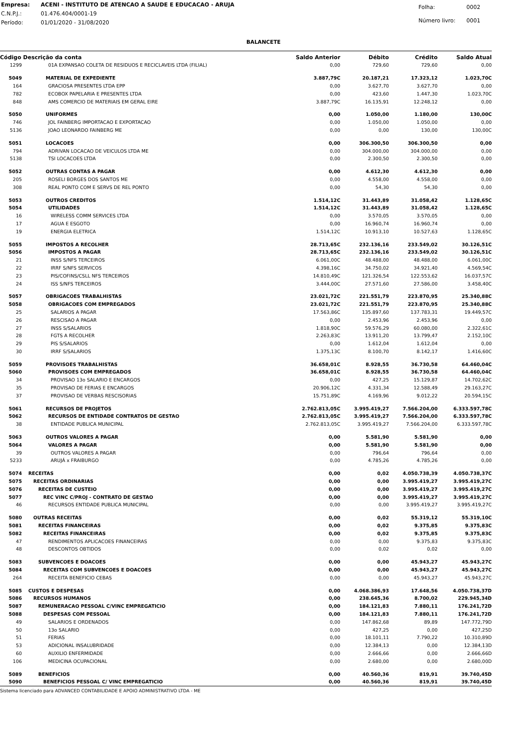| Empresa: | ACENI - INSTITUTO DE ATENCAO A SAUDE E EDUCACAO - ARUJA |
| C.N.P.J.: | 01.476.404/0001-19 |
| Período: | 01/01/2020 - 31/08/2020 |
| Folha: | 0002 |
| Número livro: | 0001 |
BALANCETE
| Código Descrição da conta | | Saldo Anterior | Débito | Crédito | Saldo Atual |
| --- | --- | --- | --- | --- | --- |
| 1299 | 01A EXPANSAO COLETA DE RESIDUOS E RECICLAVEIS LTDA (FILIAL) | 0,00 | 729,60 | 729,60 | 0,00 |
| 5049 | MATERIAL DE EXPEDIENTE | 3.887,79C | 20.187,21 | 17.323,12 | 1.023,70C |
| 164 | GRACIOSA PRESENTES LTDA EPP | 0,00 | 3.627,70 | 3.627,70 | 0,00 |
| 782 | ECOBOX PAPELARIA E PRESENTES LTDA | 0,00 | 423,60 | 1.447,30 | 1.023,70C |
| 848 | AMS COMERCIO DE MATERIAIS EM GERAL EIRE | 3.887,79C | 16.135,91 | 12.248,12 | 0,00 |
| 5050 | UNIFORMES | 0,00 | 1.050,00 | 1.180,00 | 130,00C |
| 746 | JOL FAINBERG IMPORTACAO E EXPORTACAO | 0,00 | 1.050,00 | 1.050,00 | 0,00 |
| 5136 | JOAO LEONARDO FAINBERG ME | 0,00 | 0,00 | 130,00 | 130,00C |
| 5051 | LOCACOES | 0,00 | 306.300,50 | 306.300,50 | 0,00 |
| 794 | ADRIVAN LOCACAO DE VEICULOS LTDA ME | 0,00 | 304.000,00 | 304.000,00 | 0,00 |
| 5138 | TSI LOCACOES LTDA | 0,00 | 2.300,50 | 2.300,50 | 0,00 |
| 5052 | OUTRAS CONTAS A PAGAR | 0,00 | 4.612,30 | 4.612,30 | 0,00 |
| 205 | ROSELI BORGES DOS SANTOS ME | 0,00 | 4.558,00 | 4.558,00 | 0,00 |
| 308 | REAL PONTO COM E SERVS DE REL PONTO | 0,00 | 54,30 | 54,30 | 0,00 |
| 5053 | OUTROS CREDITOS | 1.514,12C | 31.443,89 | 31.058,42 | 1.128,65C |
| 5054 | UTILIDADES | 1.514,12C | 31.443,89 | 31.058,42 | 1.128,65C |
| 16 | WIRELESS COMM SERVICES LTDA | 0,00 | 3.570,05 | 3.570,05 | 0,00 |
| 17 | AGUA E ESGOTO | 0,00 | 16.960,74 | 16.960,74 | 0,00 |
| 19 | ENERGIA ELETRICA | 1.514,12C | 10.913,10 | 10.527,63 | 1.128,65C |
| 5055 | IMPOSTOS A RECOLHER | 28.713,65C | 232.136,16 | 233.549,02 | 30.126,51C |
| 5056 | IMPOSTOS A PAGAR | 28.713,65C | 232.136,16 | 233.549,02 | 30.126,51C |
| 21 | INSS S/NFS TERCEIROS | 6.061,00C | 48.488,00 | 48.488,00 | 6.061,00C |
| 22 | IRRF S/NFS SERVICOS | 4.398,16C | 34.750,02 | 34.921,40 | 4.569,54C |
| 23 | PIS/COFINS/CSLL NFS TERCEIROS | 14.810,49C | 121.326,54 | 122.553,62 | 16.037,57C |
| 24 | ISS S/NFS TERCEIROS | 3.444,00C | 27.571,60 | 27.586,00 | 3.458,40C |
| 5057 | OBRIGACOES TRABALHISTAS | 23.021,72C | 221.551,79 | 223.870,95 | 25.340,88C |
| 5058 | OBRIGACOES COM EMPREGADOS | 23.021,72C | 221.551,79 | 223.870,95 | 25.340,88C |
| 25 | SALARIOS A PAGAR | 17.563,86C | 135.897,60 | 137.783,31 | 19.449,57C |
| 26 | RESCISAO A PAGAR | 0,00 | 2.453,96 | 2.453,96 | 0,00 |
| 27 | INSS S/SALARIOS | 1.818,90C | 59.576,29 | 60.080,00 | 2.322,61C |
| 28 | FGTS A RECOLHER | 2.263,83C | 13.911,20 | 13.799,47 | 2.152,10C |
| 29 | PIS S/SALARIOS | 0,00 | 1.612,04 | 1.612,04 | 0,00 |
| 30 | IRRF S/SALARIOS | 1.375,13C | 8.100,70 | 8.142,17 | 1.416,60C |
| 5059 | PROVISOES TRABALHISTAS | 36.658,01C | 8.928,55 | 36.730,58 | 64.460,04C |
| 5060 | PROVISOES COM EMPREGADOS | 36.658,01C | 8.928,55 | 36.730,58 | 64.460,04C |
| 34 | PROVISAO 13o SALARIO E ENCARGOS | 0,00 | 427,25 | 15.129,87 | 14.702,62C |
| 35 | PROVISAO DE FERIAS E ENCARGOS | 20.906,12C | 4.331,34 | 12.588,49 | 29.163,27C |
| 37 | PROVISAO DE VERBAS RESCISORIAS | 15.751,89C | 4.169,96 | 9.012,22 | 20.594,15C |
| 5061 | RECURSOS DE PROJETOS | 2.762.813,05C | 3.995.419,27 | 7.566.204,00 | 6.333.597,78C |
| 5062 | RECURSOS DE ENTIDADE CONTRATOS DE GESTAO | 2.762.813,05C | 3.995.419,27 | 7.566.204,00 | 6.333.597,78C |
| 38 | ENTIDADE PUBLICA MUNICIPAL | 2.762.813,05C | 3.995.419,27 | 7.566.204,00 | 6.333.597,78C |
| 5063 | OUTROS VALORES A PAGAR | 0,00 | 5.581,90 | 5.581,90 | 0,00 |
| 5064 | VALORES A PAGAR | 0,00 | 5.581,90 | 5.581,90 | 0,00 |
| 39 | OUTROS VALORES A PAGAR | 0,00 | 796,64 | 796,64 | 0,00 |
| 5233 | ARUJÁ x FRAIBURGO | 0,00 | 4.785,26 | 4.785,26 | 0,00 |
| 5074 | RECEITAS | 0,00 | 0,02 | 4.050.738,39 | 4.050.738,37C |
| 5075 | RECEITAS ORDINARIAS | 0,00 | 0,00 | 3.995.419,27 | 3.995.419,27C |
| 5076 | RECEITAS DE CUSTEIO | 0,00 | 0,00 | 3.995.419,27 | 3.995.419,27C |
| 5077 | REC VINC C/PROJ - CONTRATO DE GESTAO | 0,00 | 0,00 | 3.995.419,27 | 3.995.419,27C |
| 46 | RECURSOS ENTIDADE PUBLICA MUNICIPAL | 0,00 | 0,00 | 3.995.419,27 | 3.995.419,27C |
| 5080 | OUTRAS RECEITAS | 0,00 | 0,02 | 55.319,12 | 55.319,10C |
| 5081 | RECEITAS FINANCEIRAS | 0,00 | 0,02 | 9.375,85 | 9.375,83C |
| 5082 | RECEITAS FINANCEIRAS | 0,00 | 0,02 | 9.375,85 | 9.375,83C |
| 47 | RENDIMENTOS APLICACOES FINANCEIRAS | 0,00 | 0,00 | 9.375,83 | 9.375,83C |
| 48 | DESCONTOS OBTIDOS | 0,00 | 0,02 | 0,02 | 0,00 |
| 5083 | SUBVENCOES E DOACOES | 0,00 | 0,00 | 45.943,27 | 45.943,27C |
| 5084 | RECEITAS COM SUBVENCOES E DOACOES | 0,00 | 0,00 | 45.943,27 | 45.943,27C |
| 264 | RECEITA BENEFICIO CEBAS | 0,00 | 0,00 | 45.943,27 | 45.943,27C |
| 5085 | CUSTOS E DESPESAS | 0,00 | 4.068.386,93 | 17.648,56 | 4.050.738,37D |
| 5086 | RECURSOS HUMANOS | 0,00 | 238.645,36 | 8.700,02 | 229.945,34D |
| 5087 | REMUNERACAO PESSOAL C/VINC EMPREGATICIO | 0,00 | 184.121,83 | 7.880,11 | 176.241,72D |
| 5088 | DESPESAS COM PESSOAL | 0,00 | 184.121,83 | 7.880,11 | 176.241,72D |
| 49 | SALARIOS E ORDENADOS | 0,00 | 147.862,68 | 89,89 | 147.772,79D |
| 50 | 13o SALARIO | 0,00 | 427,25 | 0,00 | 427,25D |
| 51 | FERIAS | 0,00 | 18.101,11 | 7.790,22 | 10.310,89D |
| 53 | ADICIONAL INSALUBRIDADE | 0,00 | 12.384,13 | 0,00 | 12.384,13D |
| 60 | AUXILIO ENFERMIDADE | 0,00 | 2.666,66 | 0,00 | 2.666,66D |
| 106 | MEDICINA OCUPACIONAL | 0,00 | 2.680,00 | 0,00 | 2.680,00D |
| 5089 | BENEFICIOS | 0,00 | 40.560,36 | 819,91 | 39.740,45D |
| 5090 | BENEFICIOS PESSOAL C/ VINC EMPREGATICIO | 0,00 | 40.560,36 | 819,91 | 39.740,45D |
Sistema licenciado para ADVANCED CONTABILIDADE E APOIO ADMINISTRATIVO LTDA - ME